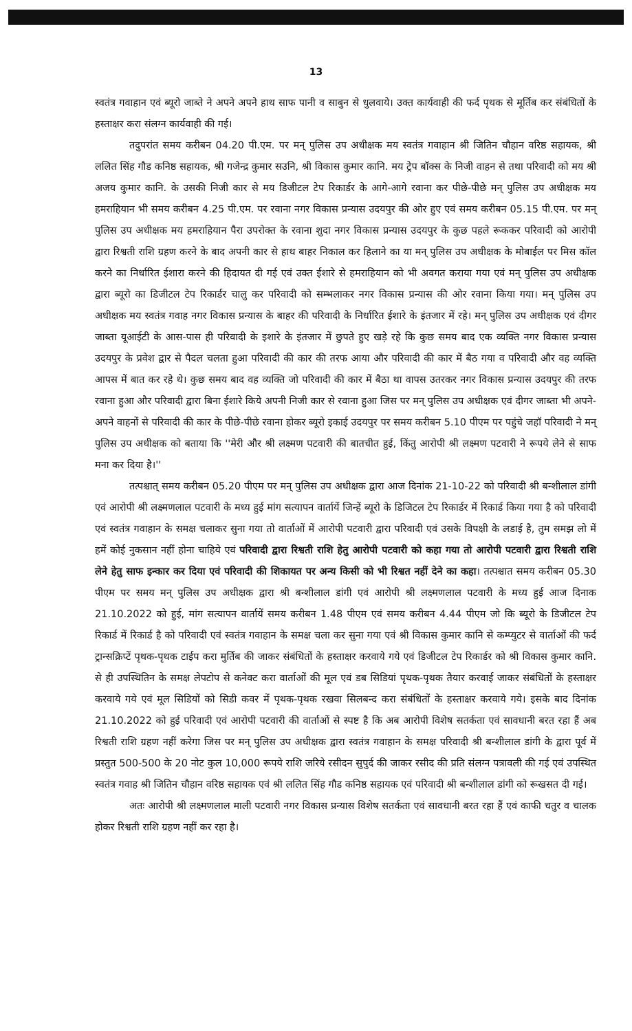13
स्वतंत्र गवाहान एवं ब्यूरो जाब्ते ने अपने अपने हाथ साफ पानी व साबुन से धुलवाये। उक्त कार्यवाही की फर्द पृथक से मूर्तिब कर संबंधितों के हस्ताक्षर करा संलग्न कार्यवाही की गई।
तदुपरांत समय करीबन 04.20 पी.एम. पर मन् पुलिस उप अधीक्षक मय स्वतंत्र गवाहान श्री जितिन चौहान वरिष्ठ सहायक, श्री ललित सिंह गौड कनिष्ठ सहायक, श्री गजेन्द्र कुमार सउनि, श्री विकास कुमार कानि. मय ट्रेप बॉक्स के निजी वाहन से तथा परिवादी को मय श्री अजय कुमार कानि. के उसकी निजी कार से मय डिजीटल टेप रिकार्डर के आगे-आगे रवाना कर पीछे-पीछे मन् पुलिस उप अधीक्षक मय हमराहियान भी समय करीबन 4.25 पी.एम. पर रवाना नगर विकास प्रन्यास उदयपुर की ओर हुए एवं समय करीबन 05.15 पी.एम. पर मन् पुलिस उप अधीक्षक मय हमराहियान पैरा उपरोक्त के रवाना शुदा नगर विकास प्रन्यास उदयपुर के कुछ पहले रूककर परिवादी को आरोपी द्वारा रिश्वती राशि ग्रहण करने के बाद अपनी कार से हाथ बाहर निकाल कर हिलाने का या मन् पुलिस उप अधीक्षक के मोबाईल पर मिस कॉल करने का निर्धारित ईशारा करने की हिदायत दी गई एवं उक्त ईशारे से हमराहियान को भी अवगत कराया गया एवं मन् पुलिस उप अधीक्षक द्वारा ब्यूरो का डिजीटल टेप रिकार्डर चालु कर परिवादी को सम्भलाकर नगर विकास प्रन्यास की ओर रवाना किया गया। मन् पुलिस उप अधीक्षक मय स्वतंत्र गवाह नगर विकास प्रन्यास के बाहर की परिवादी के निर्धारित ईशारे के इंतजार में रहे। मन् पुलिस उप अधीक्षक एवं दीगर जाब्ता यूआईटी के आस-पास ही परिवादी के इशारे के इंतजार में छुपते हुए खड़े रहे कि कुछ समय बाद एक व्यक्ति नगर विकास प्रन्यास उदयपुर के प्रवेश द्वार से पैदल चलता हुआ परिवादी की कार की तरफ आया और परिवादी की कार में बैठ गया व परिवादी और वह व्यक्ति आपस में बात कर रहे थे। कुछ समय बाद वह व्यक्ति जो परिवादी की कार में बैठा था वापस उतरकर नगर विकास प्रन्यास उदयपुर की तरफ रवाना हुआ और परिवादी द्वारा बिना ईशारे किये अपनी निजी कार से रवाना हुआ जिस पर मन् पुलिस उप अधीक्षक एवं दीगर जाब्ता भी अपने-अपने वाहनों से परिवादी की कार के पीछे-पीछे रवाना होकर ब्यूरो इकाई उदयपुर पर समय करीबन 5.10 पीएम पर पहुंचे जहॉ परिवादी ने मन् पुलिस उप अधीक्षक को बताया कि ''मेरी और श्री लक्ष्मण पटवारी की बातचीत हुई, किंतु आरोपी श्री लक्ष्मण पटवारी ने रूपये लेने से साफ मना कर दिया है।''
तत्पश्चात् समय करीबन 05.20 पीएम पर मन् पुलिस उप अधीक्षक द्वारा आज दिनांक 21-10-22 को परिवादी श्री बन्शीलाल डांगी एवं आरोपी श्री लक्ष्मणलाल पटवारी के मध्य हुई मांग सत्यापन वार्तायें जिन्हें ब्यूरो के डिजिटल टेप रिकार्डर में रिकार्ड किया गया है को परिवादी एवं स्वतंत्र गवाहान के समक्ष चलाकर सुना गया तो वार्ताओं में आरोपी पटवारी द्वारा परिवादी एवं उसके विपक्षी के लडाई है, तुम समझ लो में हमें कोई नुकसान नहीं होना चाहिये एवं परिवादी द्वारा रिश्वती राशि हेतु आरोपी पटवारी को कहा गया तो आरोपी पटवारी द्वारा रिश्वती राशि लेने हेतु साफ इन्कार कर दिया एवं परिवादी की शिकायत पर अन्य किसी को भी रिश्वत नहीं देने का कहा। तत्पश्चात समय करीबन 05.30 पीएम पर समय मन् पुलिस उप अधीक्षक द्वारा श्री बन्शीलाल डांगी एवं आरोपी श्री लक्ष्मणलाल पटवारी के मध्य हुई आज दिनाक 21.10.2022 को हुई, मांग सत्यापन वार्तायें समय करीबन 1.48 पीएम एवं समय करीबन 4.44 पीएम जो कि ब्यूरो के डिजीटल टेप रिकार्ड में रिकार्ड है को परिवादी एवं स्वतंत्र गवाहान के समक्ष चला कर सुना गया एवं श्री विकास कुमार कानि से कम्प्युटर से वार्ताओं की फर्द ट्रान्सक्रिप्टें पृथक-पृथक टाईप करा मुर्तिब की जाकर संबंधितों के हस्ताक्षर करवाये गये एवं डिजीटल टेप रिकार्डर को श्री विकास कुमार कानि. से ही उपस्थितिन के समक्ष लेपटोप से कनेक्ट करा वार्ताओं की मूल एवं डब सिडियां पृथक-पृथक तैयार करवाई जाकर संबंधितों के हस्ताक्षर करवाये गये एवं मूल सिडियों को सिडी कवर में पृथक-पृथक रखवा सिलबन्द करा संबंधितों के हस्ताक्षर करवाये गये। इसके बाद दिनांक 21.10.2022 को हुई परिवादी एवं आरोपी पटवारी की वार्ताओं से स्पष्ट है कि अब आरोपी विशेष सतर्कता एवं सावधानी बरत रहा हैं अब रिश्वती राशि ग्रहण नहीं करेगा जिस पर मन् पुलिस उप अधीक्षक द्वारा स्वतंत्र गवाहान के समक्ष परिवादी श्री बन्शीलाल डांगी के द्वारा पूर्व में प्रस्तुत 500-500 के 20 नोट कुल 10,000 रूपये राशि जरिये रसीदन सुपुर्द की जाकर रसीद की प्रति संलग्न पत्रावली की गई एवं उपस्थित स्वतंत्र गवाह श्री जितिन चौहान वरिष्ठ सहायक एवं श्री ललित सिंह गौड कनिष्ठ सहायक एवं परिवादी श्री बन्शीलाल डांगी को रूखसत दी गई।
अतः आरोपी श्री लक्ष्मणलाल माली पटवारी नगर विकास प्रन्यास विशेष सतर्कता एवं सावधानी बरत रहा हैं एवं काफी चतुर व चालक होकर रिश्वती राशि ग्रहण नहीं कर रहा है।